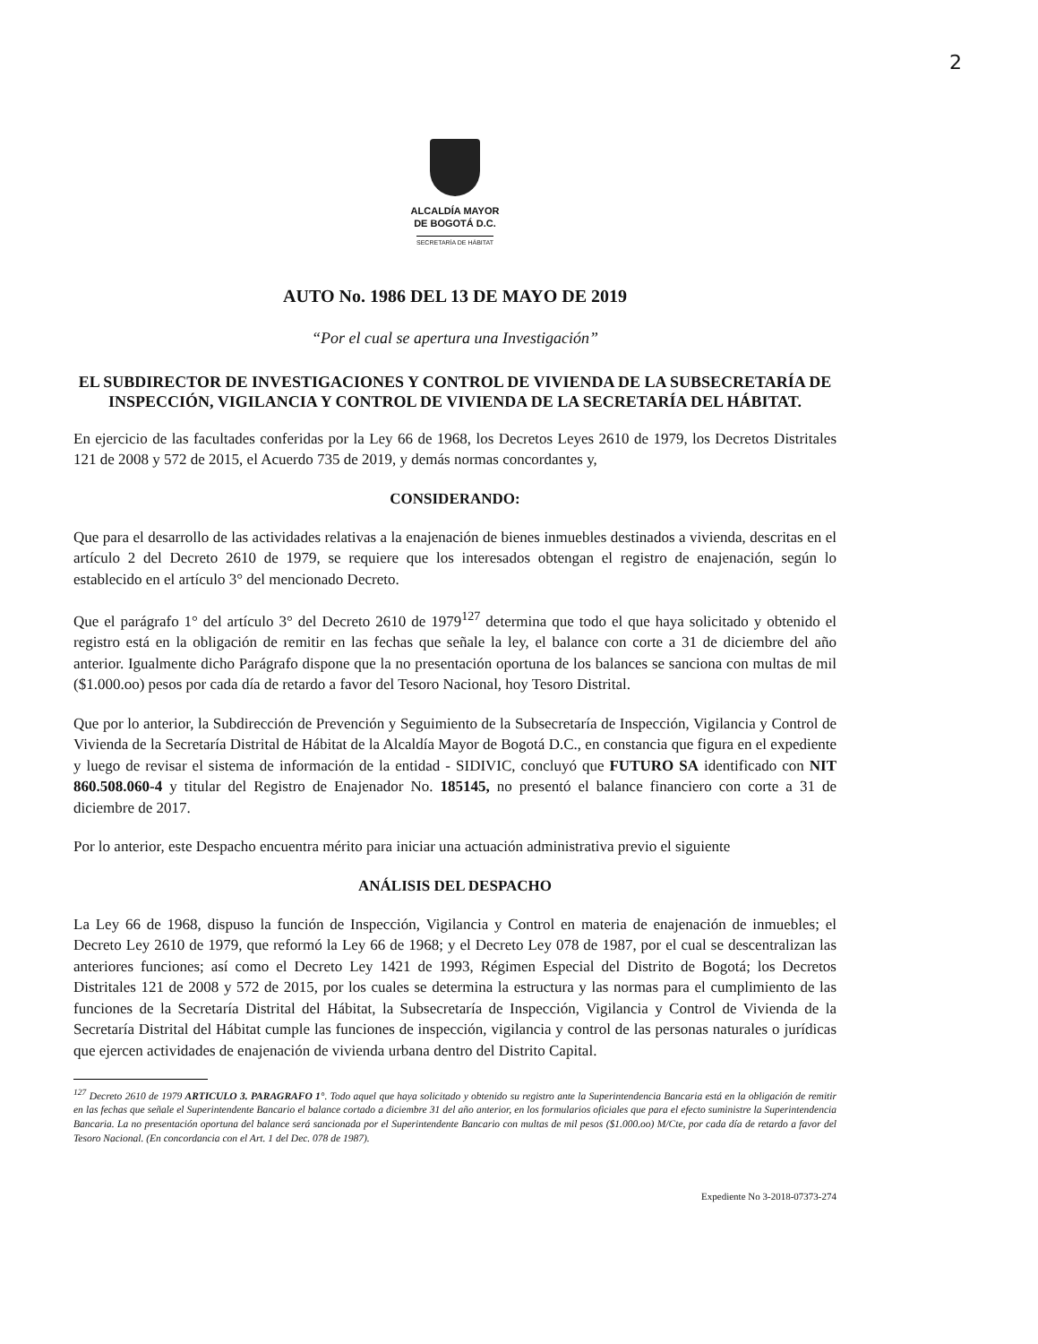2
ALCALDÍA MAYOR
DE BOGOTÁ D.C.
SECRETARÍA DE HÁBITAT
AUTO No. 1986 DEL 13 DE MAYO DE 2019
“Por el cual se apertura una Investigación”
EL SUBDIRECTOR DE INVESTIGACIONES Y CONTROL DE VIVIENDA DE LA SUBSECRETARÍA DE INSPECCIÓN, VIGILANCIA Y CONTROL DE VIVIENDA DE LA SECRETARÍA DEL HÁBITAT.
En ejercicio de las facultades conferidas por la Ley 66 de 1968, los Decretos Leyes 2610 de 1979, los Decretos Distritales 121 de 2008 y 572 de 2015, el Acuerdo 735 de 2019, y demás normas concordantes y,
CONSIDERANDO:
Que para el desarrollo de las actividades relativas a la enajenación de bienes inmuebles destinados a vivienda, descritas en el artículo 2 del Decreto 2610 de 1979, se requiere que los interesados obtengan el registro de enajenación, según lo establecido en el artículo 3° del mencionado Decreto.
Que el parágrafo 1° del artículo 3° del Decreto 2610 de 1979<sup>127</sup> determina que todo el que haya solicitado y obtenido el registro está en la obligación de remitir en las fechas que señale la ley, el balance con corte a 31 de diciembre del año anterior. Igualmente dicho Parágrafo dispone que la no presentación oportuna de los balances se sanciona con multas de mil ($1.000.oo) pesos por cada día de retardo a favor del Tesoro Nacional, hoy Tesoro Distrital.
Que por lo anterior, la Subdirección de Prevención y Seguimiento de la Subsecretaría de Inspección, Vigilancia y Control de Vivienda de la Secretaría Distrital de Hábitat de la Alcaldía Mayor de Bogotá D.C., en constancia que figura en el expediente y luego de revisar el sistema de información de la entidad - SIDIVIC, concluyó que FUTURO SA identificado con NIT 860.508.060-4 y titular del Registro de Enajenador No. 185145, no presentó el balance financiero con corte a 31 de diciembre de 2017.
Por lo anterior, este Despacho encuentra mérito para iniciar una actuación administrativa previo el siguiente
ANÁLISIS DEL DESPACHO
La Ley 66 de 1968, dispuso la función de Inspección, Vigilancia y Control en materia de enajenación de inmuebles; el Decreto Ley 2610 de 1979, que reformó la Ley 66 de 1968; y el Decreto Ley 078 de 1987, por el cual se descentralizan las anteriores funciones; así como el Decreto Ley 1421 de 1993, Régimen Especial del Distrito de Bogotá; los Decretos Distritales 121 de 2008 y 572 de 2015, por los cuales se determina la estructura y las normas para el cumplimiento de las funciones de la Secretaría Distrital del Hábitat, la Subsecretaría de Inspección, Vigilancia y Control de Vivienda de la Secretaría Distrital del Hábitat cumple las funciones de inspección, vigilancia y control de las personas naturales o jurídicas que ejercen actividades de enajenación de vivienda urbana dentro del Distrito Capital.
<sup>127</sup> Decreto 2610 de 1979 ARTICULO 3. PARAGRAFO 1°. Todo aquel que haya solicitado y obtenido su registro ante la Superintendencia Bancaria está en la obligación de remitir en las fechas que señale el Superintendente Bancario el balance cortado a diciembre 31 del año anterior, en los formularios oficiales que para el efecto suministre la Superintendencia Bancaria. La no presentación oportuna del balance será sancionada por el Superintendente Bancario con multas de mil pesos ($1.000.oo) M/Cte, por cada día de retardo a favor del Tesoro Nacional. (En concordancia con el Art. 1 del Dec. 078 de 1987).
Expediente No 3-2018-07373-274